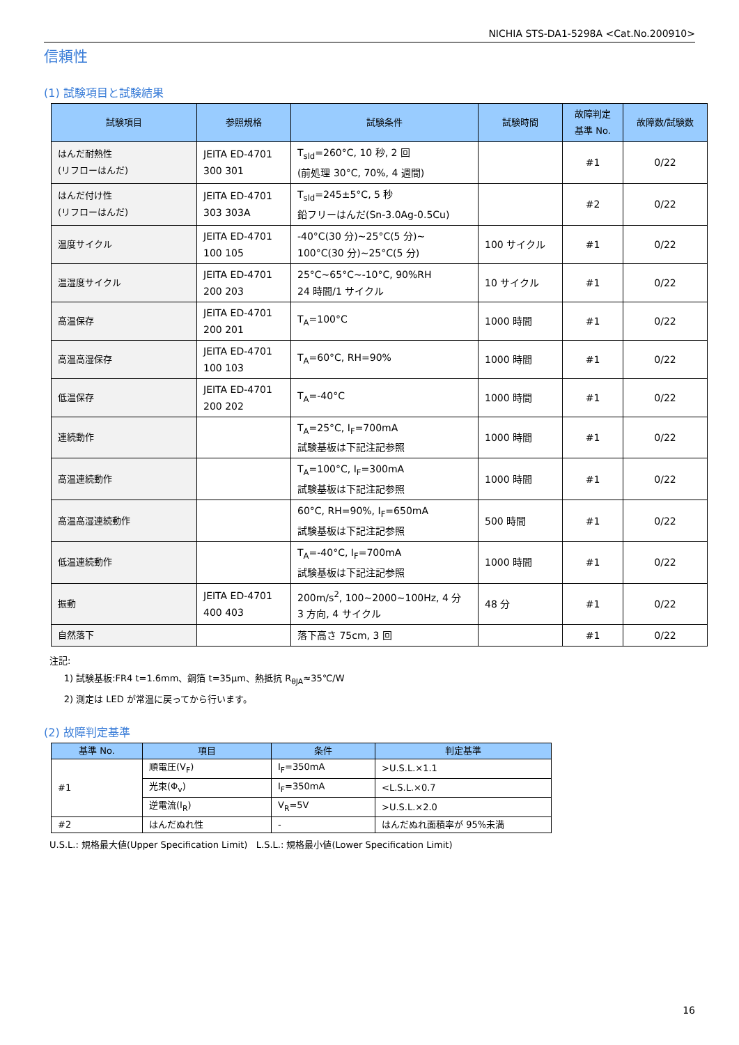NICHIA STS-DA1-5298A <Cat.No.200910>
信頼性
(1) 試験項目と試験結果
| 試験項目 | 参照規格 | 試験条件 | 試験時間 | 故障判定 基準 No. | 故障数/試験数 |
| --- | --- | --- | --- | --- | --- |
| はんだ耐熱性 (リフローはんだ) | JEITA ED-4701 300 301 | T<sub>sld</sub>=260°C, 10 秒, 2 回 (前処理 30°C, 70%, 4 週間) | | #1 | 0/22 |
| はんだ付け性 (リフローはんだ) | JEITA ED-4701 303 303A | T<sub>sld</sub>=245±5°C, 5 秒 鉛フリーはんだ(Sn-3.0Ag-0.5Cu) | | #2 | 0/22 |
| 温度サイクル | JEITA ED-4701 100 105 | -40°C(30 分)~25°C(5 分)~ 100°C(30 分)~25°C(5 分) | 100 サイクル | #1 | 0/22 |
| 温湿度サイクル | JEITA ED-4701 200 203 | 25°C~65°C~-10°C, 90%RH 24 時間/1 サイクル | 10 サイクル | #1 | 0/22 |
| 高温保存 | JEITA ED-4701 200 201 | T<sub>A</sub>=100°C | 1000 時間 | #1 | 0/22 |
| 高温高湿保存 | JEITA ED-4701 100 103 | T<sub>A</sub>=60°C, RH=90% | 1000 時間 | #1 | 0/22 |
| 低温保存 | JEITA ED-4701 200 202 | T<sub>A</sub>=-40°C | 1000 時間 | #1 | 0/22 |
| 連続動作 | | T<sub>A</sub>=25°C, I<sub>F</sub>=700mA 試験基板は下記注記参照 | 1000 時間 | #1 | 0/22 |
| 高温連続動作 | | T<sub>A</sub>=100°C, I<sub>F</sub>=300mA 試験基板は下記注記参照 | 1000 時間 | #1 | 0/22 |
| 高温高湿連続動作 | | 60°C, RH=90%, I<sub>F</sub>=650mA 試験基板は下記注記参照 | 500 時間 | #1 | 0/22 |
| 低温連続動作 | | T<sub>A</sub>=-40°C, I<sub>F</sub>=700mA 試験基板は下記注記参照 | 1000 時間 | #1 | 0/22 |
| 振動 | JEITA ED-4701 400 403 | 200m/s<sup>2</sup>, 100~2000~100Hz, 4 分 3 方向, 4 サイクル | 48 分 | #1 | 0/22 |
| 自然落下 | | 落下高さ 75cm, 3 回 | | #1 | 0/22 |
注記:
1) 試験基板:FR4 t=1.6mm、銅箔 t=35μm、熱抵抗 R<sub>θJA</sub>≈35℃/W
2) 測定は LED が常温に戻ってから行います。
(2) 故障判定基準
| 基準 No. | 項目 | 条件 | 判定基準 |
| --- | --- | --- | --- |
| #1 | 順電圧(V<sub>F</sub>) | I<sub>F</sub>=350mA | >U.S.L.×1.1 |
| | 光束(Φ<sub>v</sub>) | I<sub>F</sub>=350mA | <L.S.L.×0.7 |
| | 逆電流(I<sub>R</sub>) | V<sub>R</sub>=5V | >U.S.L.×2.0 |
| #2 | はんだぬれ性 | - | はんだぬれ面積率が 95%未満 |
U.S.L.: 規格最大値(Upper Specification Limit) L.S.L.: 規格最小値(Lower Specification Limit)
16